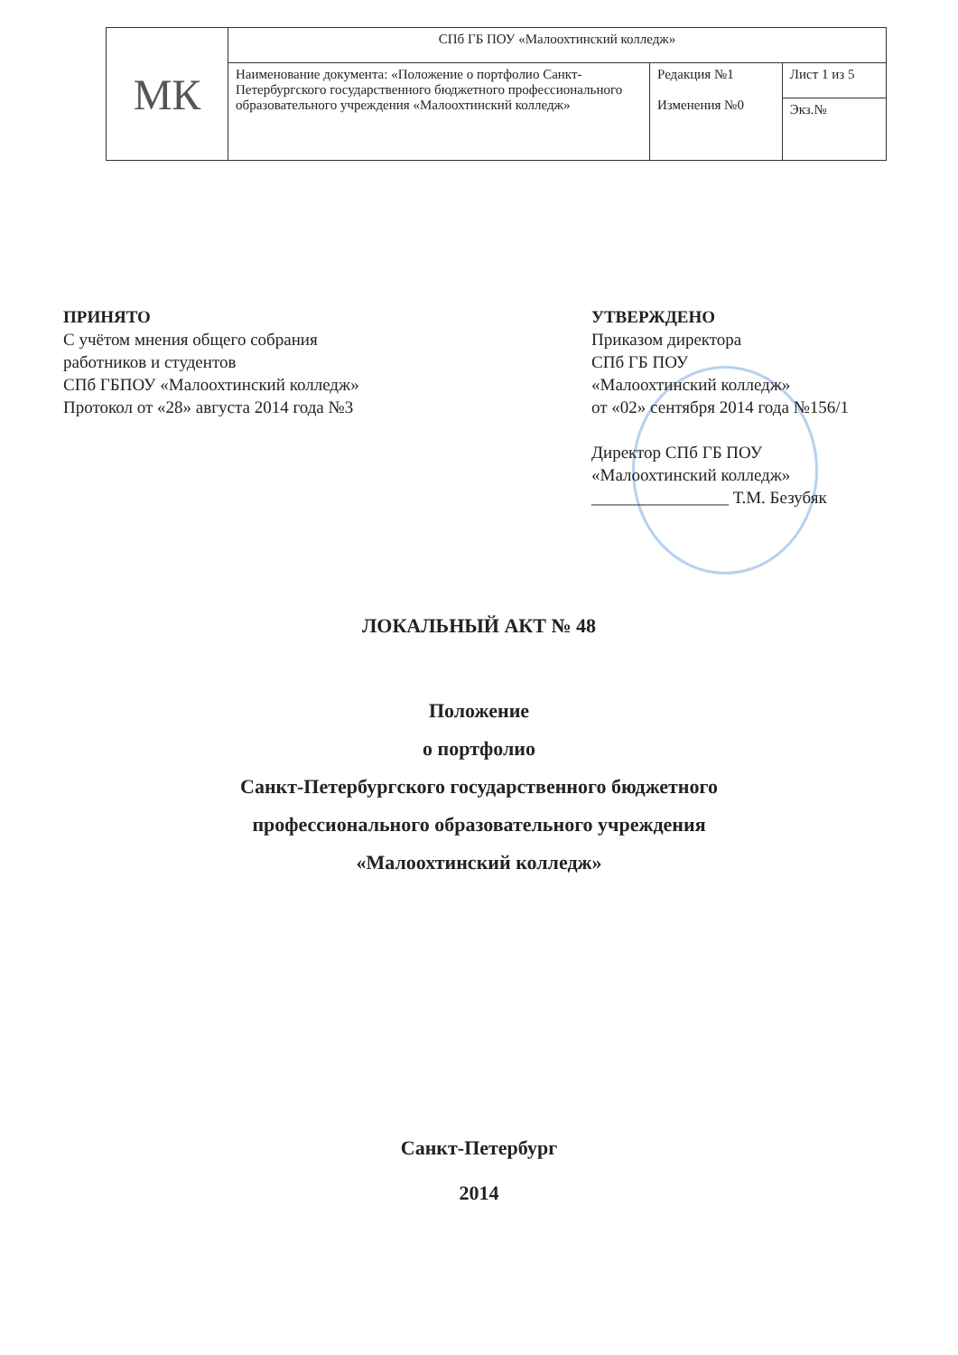| МК | СПб ГБ ПОУ «Малоохтинский колледж» | | |
| | Наименование документа: «Положение о портфолио Санкт-Петербургского государственного бюджетного профессионального образовательного учреждения «Малоохтинский колледж» | Редакция №1 Изменения №0 | Лист 1 из 5 |
| | | | Экз.№ |
ПРИНЯТО
С учётом мнения общего собрания
работников и студентов
СПб ГБПОУ «Малоохтинский колледж»
Протокол от «28» августа 2014 года №3
УТВЕРЖДЕНО
Приказом директора
СПб ГБ ПОУ
«Малоохтинский колледж»
от «02» сентября 2014 года №156/1
Директор СПб ГБ ПОУ
«Малоохтинский колледж»
________________ Т.М. Безубяк
ЛОКАЛЬНЫЙ АКТ № 48
Положение
о портфолио
Санкт-Петербургского государственного бюджетного
профессионального образовательного учреждения
«Малоохтинский колледж»
Санкт-Петербург
2014